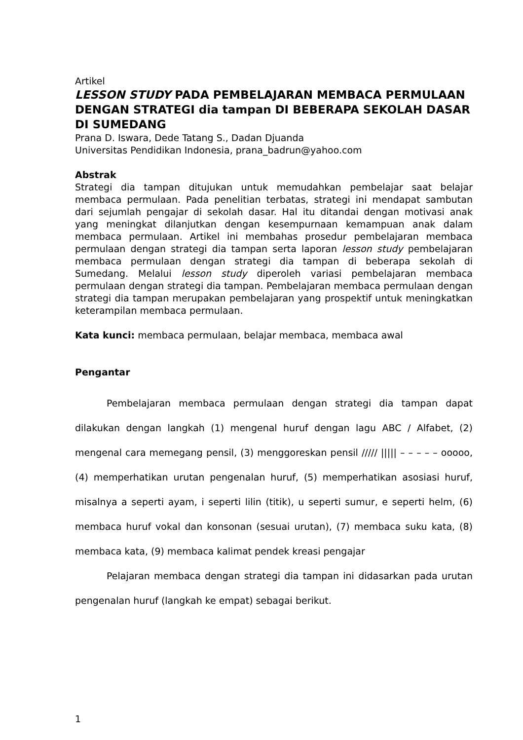Artikel
LESSON STUDY PADA PEMBELAJARAN MEMBACA PERMULAAN DENGAN STRATEGI dia tampan DI BEBERAPA SEKOLAH DASAR DI SUMEDANG
Prana D. Iswara, Dede Tatang S., Dadan Djuanda
Universitas Pendidikan Indonesia, prana_badrun@yahoo.com
Abstrak
Strategi dia tampan ditujukan untuk memudahkan pembelajar saat belajar membaca permulaan. Pada penelitian terbatas, strategi ini mendapat sambutan dari sejumlah pengajar di sekolah dasar. Hal itu ditandai dengan motivasi anak yang meningkat dilanjutkan dengan kesempurnaan kemampuan anak dalam membaca permulaan. Artikel ini membahas prosedur pembelajaran membaca permulaan dengan strategi dia tampan serta laporan lesson study pembelajaran membaca permulaan dengan strategi dia tampan di beberapa sekolah di Sumedang. Melalui lesson study diperoleh variasi pembelajaran membaca permulaan dengan strategi dia tampan. Pembelajaran membaca permulaan dengan strategi dia tampan merupakan pembelajaran yang prospektif untuk meningkatkan keterampilan membaca permulaan.
Kata kunci: membaca permulaan, belajar membaca, membaca awal
Pengantar
Pembelajaran membaca permulaan dengan strategi dia tampan dapat dilakukan dengan langkah (1) mengenal huruf dengan lagu ABC / Alfabet, (2) mengenal cara memegang pensil, (3) menggoreskan pensil ///// ||||| – – – – – ooooo, (4) memperhatikan urutan pengenalan huruf, (5) memperhatikan asosiasi huruf, misalnya a seperti ayam, i seperti lilin (titik), u seperti sumur, e seperti helm, (6) membaca huruf vokal dan konsonan (sesuai urutan), (7) membaca suku kata, (8) membaca kata, (9) membaca kalimat pendek kreasi pengajar
Pelajaran membaca dengan strategi dia tampan ini didasarkan pada urutan pengenalan huruf (langkah ke empat) sebagai berikut.
1